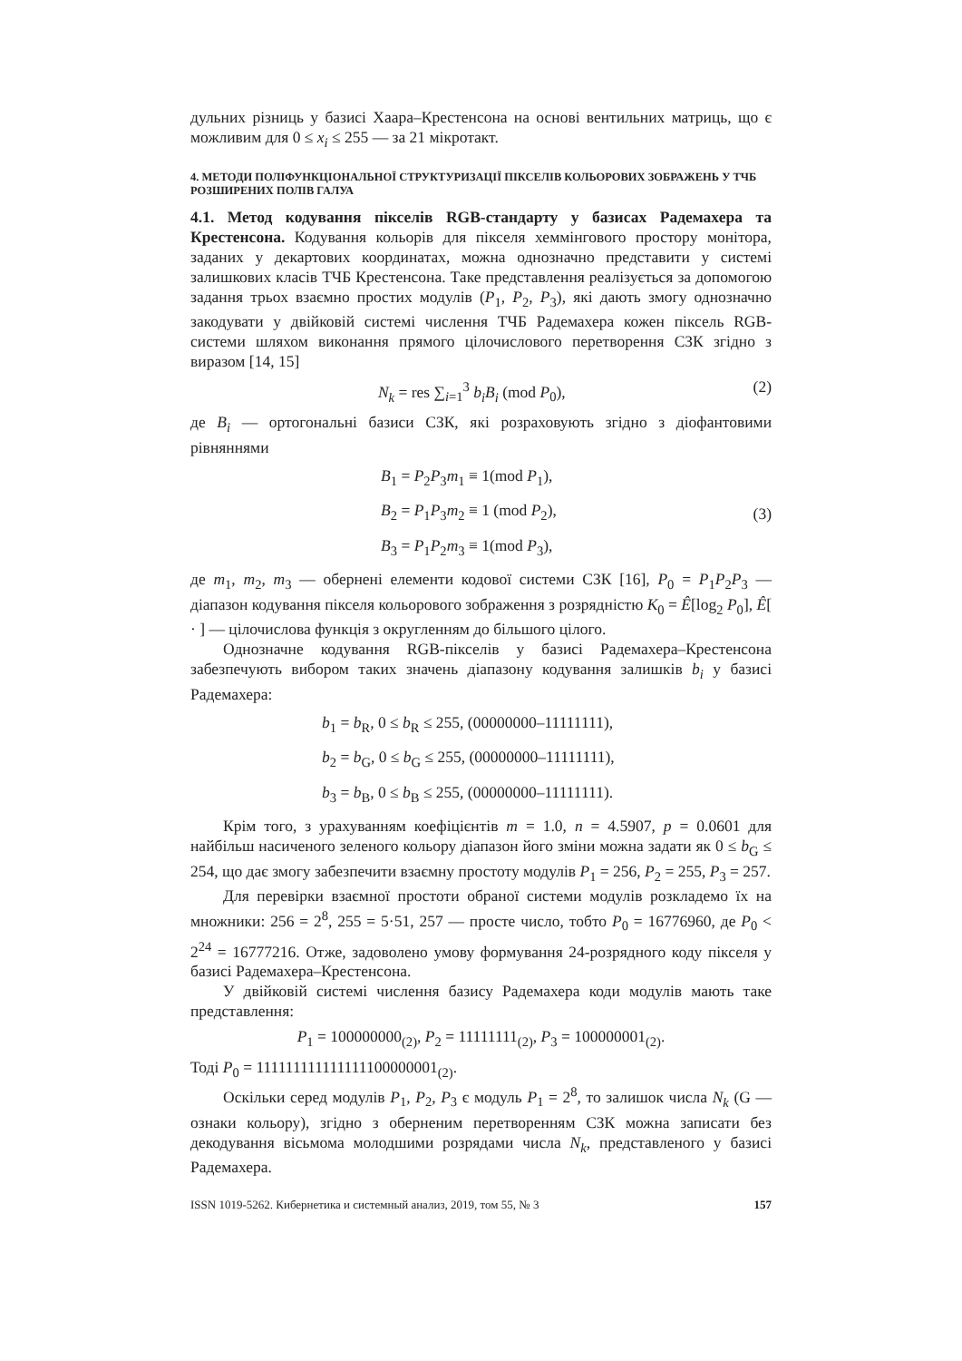дульних різниць у базисі Хаара–Крестенсона на основі вентильних матриць, що є можливим для 0 ≤ x<sub>i</sub> ≤ 255 — за 21 мікротакт.
4. МЕТОДИ ПОЛІФУНКЦІОНАЛЬНОЇ СТРУКТУРИЗАЦІЇ ПІКСЕЛІВ КОЛЬОРОВИХ ЗОБРАЖЕНЬ У ТЧБ РОЗШИРЕНИХ ПОЛІВ ГАЛУА
4.1. Метод кодування пікселів RGB-стандарту у базисах Радемахера та Крестенсона. Кодування кольорів для пікселя хеммінгового простору монітора, заданих у декартових координатах, можна однозначно представити у системі залишкових класів ТЧБ Крестенсона. Таке представлення реалізується за допомогою задання трьох взаємно простих модулів (P<sub>1</sub>, P<sub>2</sub>, P<sub>3</sub>), які дають змогу однозначно закодувати у двійковій системі числення ТЧБ Радемахера кожен піксель RGB-системи шляхом виконання прямого цілочислового перетворення СЗК згідно з виразом [14, 15]
N<sub>k</sub> = res ∑<sub>i=1</sub><sup>3</sup> b<sub>i</sub>B<sub>i</sub> (mod P<sub>0</sub>), (2)
де B<sub>i</sub> — ортогональні базиси СЗК, які розраховують згідно з діофантовими рівняннями
B<sub>1</sub> = P<sub>2</sub>P<sub>3</sub>m<sub>1</sub> ≡ 1(mod P<sub>1</sub>),
B<sub>2</sub> = P<sub>1</sub>P<sub>3</sub>m<sub>2</sub> ≡ 1 (mod P<sub>2</sub>),
B<sub>3</sub> = P<sub>1</sub>P<sub>2</sub>m<sub>3</sub> ≡ 1(mod P<sub>3</sub>),
(3)
де m<sub>1</sub>, m<sub>2</sub>, m<sub>3</sub> — обернені елементи кодової системи СЗК [16], P<sub>0</sub> = P<sub>1</sub>P<sub>2</sub>P<sub>3</sub> — діапазон кодування пікселя кольорового зображення з розрядністю K<sub>0</sub> = Ê[log<sub>2</sub> P<sub>0</sub>], Ê[ · ] — цілочислова функція з округленням до більшого цілого.
Однозначне кодування RGB-пікселів у базисі Радемахера–Крестенсона забезпечують вибором таких значень діапазону кодування залишків b<sub>i</sub> у базисі Радемахера:
b<sub>1</sub> = b<sub>R</sub>, 0 ≤ b<sub>R</sub> ≤ 255, (00000000–11111111),
b<sub>2</sub> = b<sub>G</sub>, 0 ≤ b<sub>G</sub> ≤ 255, (00000000–11111111),
b<sub>3</sub> = b<sub>B</sub>, 0 ≤ b<sub>B</sub> ≤ 255, (00000000–11111111).
Крім того, з урахуванням коефіцієнтів m = 1.0, n = 4.5907, p = 0.0601 для найбільш насиченого зеленого кольору діапазон його зміни можна задати як 0 ≤ b<sub>G</sub> ≤ 254, що дає змогу забезпечити взаємну простоту модулів P<sub>1</sub> = 256, P<sub>2</sub> = 255, P<sub>3</sub> = 257.
Для перевірки взаємної простоти обраної системи модулів розкладемо їх на множники: 256 = 2<sup>8</sup>, 255 = 5·51, 257 — просте число, тобто P<sub>0</sub> = 16776960, де P<sub>0</sub> < 2<sup>24</sup> = 16777216. Отже, задоволено умову формування 24-розрядного коду пікселя у базисі Радемахера–Крестенсона.
У двійковій системі числення базису Радемахера коди модулів мають таке представлення:
P<sub>1</sub> = 100000000<sub>(2)</sub>, P<sub>2</sub> = 11111111<sub>(2)</sub>, P<sub>3</sub> = 100000001<sub>(2)</sub>.
Тоді P<sub>0</sub> = 111111111111111100000001<sub>(2)</sub>.
Оскільки серед модулів P<sub>1</sub>, P<sub>2</sub>, P<sub>3</sub> є модуль P<sub>1</sub> = 2<sup>8</sup>, то залишок числа N<sub>k</sub> (G — ознаки кольору), згідно з оберненим перетворенням СЗК можна записати без декодування вісьмома молодшими розрядами числа N<sub>k</sub>, представленого у базисі Радемахера.
ISSN 1019-5262. Кибернетика и системный анализ, 2019, том 55, № 3 157